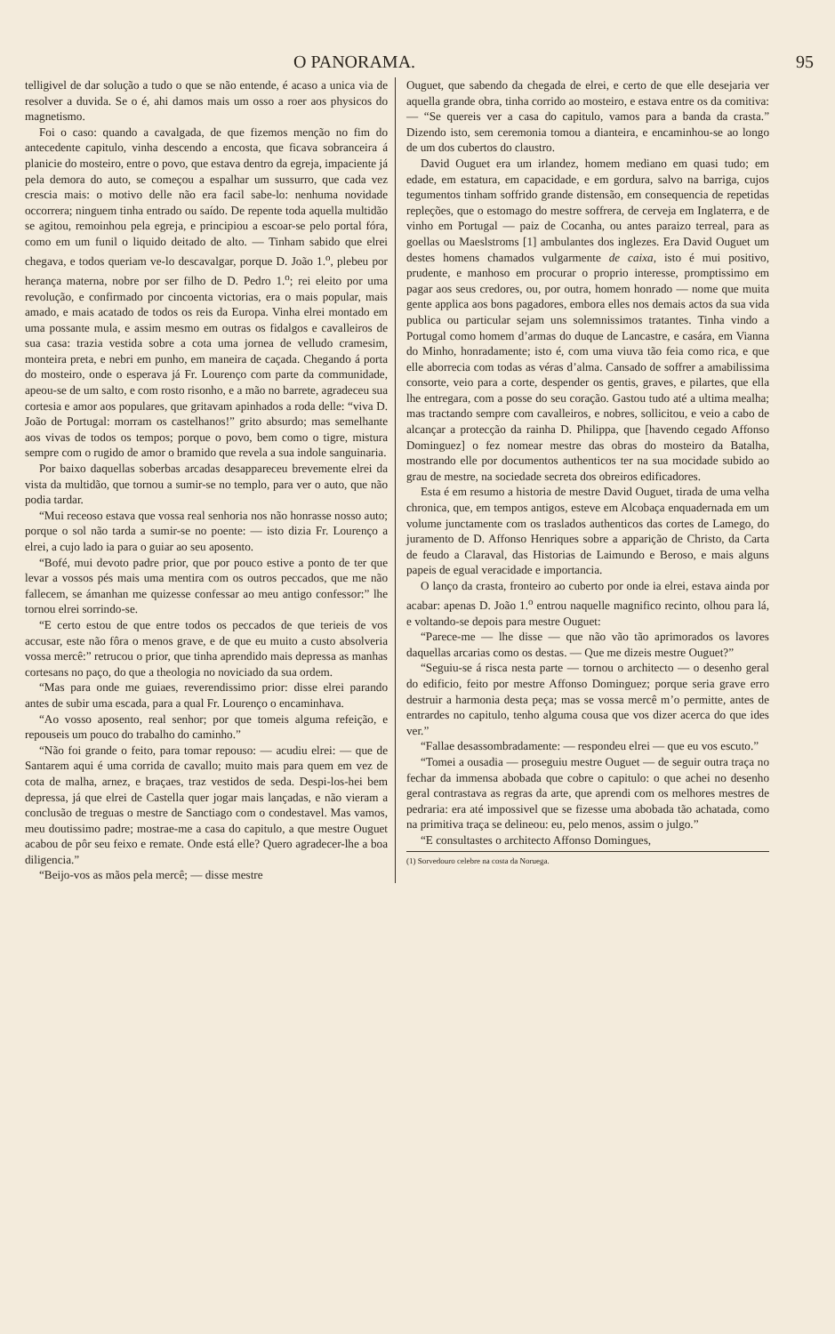O PANORAMA. 95
telligivel de dar solução a tudo o que se não entende, é acaso a unica via de resolver a duvida. Se o é, ahi damos mais um osso a roer aos physicos do magnetismo.
Foi o caso: quando a cavalgada, de que fizemos menção no fim do antecedente capitulo, vinha descendo a encosta, que ficava sobranceira á planicie do mosteiro, entre o povo, que estava dentro da egreja, impaciente já pela demora do auto, se começou a espalhar um sussurro, que cada vez crescia mais: o motivo delle não era facil sabe-lo: nenhuma novidade occorrera; ninguem tinha entrado ou saído. De repente toda aquella multidão se agitou, remoinhou pela egreja, e principiou a escoar-se pelo portal fóra, como em um funil o liquido deitado de alto. — Tinham sabido que elrei chegava, e todos queriam ve-lo descavalgar, porque D. João 1.<sup>o</sup>, plebeu por herança materna, nobre por ser filho de D. Pedro 1.<sup>o</sup>; rei eleito por uma revolução, e confirmado por cincoenta victorias, era o mais popular, mais amado, e mais acatado de todos os reis da Europa. Vinha elrei montado em uma possante mula, e assim mesmo em outras os fidalgos e cavalleiros de sua casa: trazia vestida sobre a cota uma jornea de velludo cramesim, monteira preta, e nebri em punho, em maneira de caçada. Chegando á porta do mosteiro, onde o esperava já Fr. Lourenço com parte da communidade, apeou-se de um salto, e com rosto risonho, e a mão no barrete, agradeceu sua cortesia e amor aos populares, que gritavam apinhados a roda delle: “viva D. João de Portugal: morram os castelhanos!” grito absurdo; mas semelhante aos vivas de todos os tempos; porque o povo, bem como o tigre, mistura sempre com o rugido de amor o bramido que revela a sua indole sanguinaria.
Por baixo daquellas soberbas arcadas desappareceu brevemente elrei da vista da multidão, que tornou a sumir-se no templo, para ver o auto, que não podia tardar.
“Mui receoso estava que vossa real senhoria nos não honrasse nosso auto; porque o sol não tarda a sumir-se no poente: — isto dizia Fr. Lourenço a elrei, a cujo lado ia para o guiar ao seu aposento.
“Bofé, mui devoto padre prior, que por pouco estive a ponto de ter que levar a vossos pés mais uma mentira com os outros peccados, que me não fallecem, se ámanhan me quizesse confessar ao meu antigo confessor:” lhe tornou elrei sorrindo-se.
“E certo estou de que entre todos os peccados de que terieis de vos accusar, este não fôra o menos grave, e de que eu muito a custo absolveria vossa mercê:” retrucou o prior, que tinha aprendido mais depressa as manhas cortesans no paço, do que a theologia no noviciado da sua ordem.
“Mas para onde me guiaes, reverendissimo prior: disse elrei parando antes de subir uma escada, para a qual Fr. Lourenço o encaminhava.
“Ao vosso aposento, real senhor; por que tomeis alguma refeição, e repouseis um pouco do trabalho do caminho.”
“Não foi grande o feito, para tomar repouso: — acudiu elrei: — que de Santarem aqui é uma corrida de cavallo; muito mais para quem em vez de cota de malha, arnez, e braçaes, traz vestidos de seda. Despi-los-hei bem depressa, já que elrei de Castella quer jogar mais lançadas, e não vieram a conclusão de treguas o mestre de Sanctiago com o condestavel. Mas vamos, meu doutissimo padre; mostrae-me a casa do capitulo, a que mestre Ouguet acabou de pôr seu feixo e remate. Onde está elle? Quero agradecer-lhe a boa diligencia.”
“Beijo-vos as mãos pela mercê; — disse mestre
Ouguet, que sabendo da chegada de elrei, e certo de que elle desejaria ver aquella grande obra, tinha corrido ao mosteiro, e estava entre os da comitiva: — “Se quereis ver a casa do capitulo, vamos para a banda da crasta.” Dizendo isto, sem ceremonia tomou a dianteira, e encaminhou-se ao longo de um dos cubertos do claustro.
David Ouguet era um irlandez, homem mediano em quasi tudo; em edade, em estatura, em capacidade, e em gordura, salvo na barriga, cujos tegumentos tinham soffrido grande distensão, em consequencia de repetidas repleções, que o estomago do mestre soffrera, de cerveja em Inglaterra, e de vinho em Portugal — paiz de Cocanha, ou antes paraizo terreal, para as goellas ou Maeslstroms [1] ambulantes dos inglezes. Era David Ouguet um destes homens chamados vulgarmente de caixa, isto é mui positivo, prudente, e manhoso em procurar o proprio interesse, promptissimo em pagar aos seus credores, ou, por outra, homem honrado — nome que muita gente applica aos bons pagadores, embora elles nos demais actos da sua vida publica ou particular sejam uns solemnissimos tratantes. Tinha vindo a Portugal como homem d’armas do duque de Lancastre, e casára, em Vianna do Minho, honradamente; isto é, com uma viuva tão feia como rica, e que elle aborrecia com todas as véras d’alma. Cansado de soffrer a amabilissima consorte, veio para a corte, despender os gentis, graves, e pilartes, que ella lhe entregara, com a posse do seu coração. Gastou tudo até a ultima mealha; mas tractando sempre com cavalleiros, e nobres, sollicitou, e veio a cabo de alcançar a protecção da rainha D. Philippa, que [havendo cegado Affonso Dominguez] o fez nomear mestre das obras do mosteiro da Batalha, mostrando elle por documentos authenticos ter na sua mocidade subido ao grau de mestre, na sociedade secreta dos obreiros edificadores.
Esta é em resumo a historia de mestre David Ouguet, tirada de uma velha chronica, que, em tempos antigos, esteve em Alcobaça enquadernada em um volume junctamente com os traslados authenticos das cortes de Lamego, do juramento de D. Affonso Henriques sobre a apparição de Christo, da Carta de feudo a Claraval, das Historias de Laimundo e Beroso, e mais alguns papeis de egual veracidade e importancia.
O lanço da crasta, fronteiro ao cuberto por onde ia elrei, estava ainda por acabar: apenas D. João 1.<sup>o</sup> entrou naquelle magnifico recinto, olhou para lá, e voltando-se depois para mestre Ouguet:
“Parece-me — lhe disse — que não vão tão aprimorados os lavores daquellas arcarias como os destas. — Que me dizeis mestre Ouguet?”
“Seguiu-se á risca nesta parte — tornou o architecto — o desenho geral do edificio, feito por mestre Affonso Dominguez; porque seria grave erro destruir a harmonia desta peça; mas se vossa mercê m’o permitte, antes de entrardes no capitulo, tenho alguma cousa que vos dizer acerca do que ides ver.”
“Fallae desassombradamente: — respondeu elrei — que eu vos escuto.”
“Tomei a ousadia — proseguiu mestre Ouguet — de seguir outra traça no fechar da immensa abobada que cobre o capitulo: o que achei no desenho geral contrastava as regras da arte, que aprendi com os melhores mestres de pedraria: era até impossivel que se fizesse uma abobada tão achatada, como na primitiva traça se delineou: eu, pelo menos, assim o julgo.”
“E consultastes o architecto Affonso Domingues,
(1) Sorvedouro celebre na costa da Noruega.